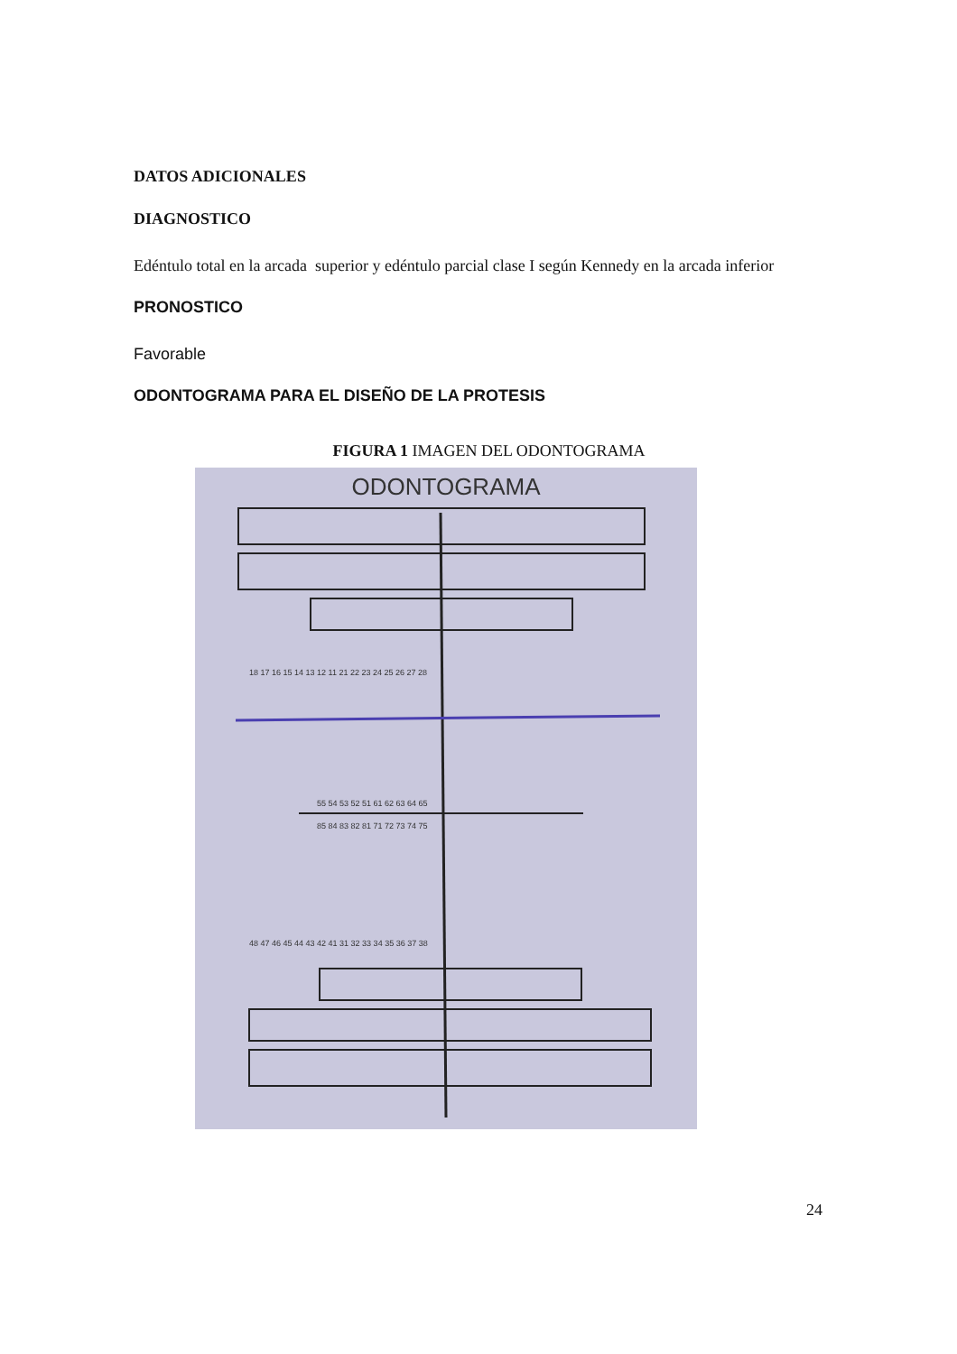DATOS ADICIONALES
DIAGNOSTICO
Edéntulo total en la arcada superior y edéntulo parcial clase I según Kennedy en la arcada inferior
PRONOSTICO
Favorable
ODONTOGRAMA PARA EL DISEÑO DE LA PROTESIS
FIGURA 1 IMAGEN DEL ODONTOGRAMA
ODONTOGRAMA
18 17 16 15 14 13 12 11 21 22 23 24 25 26 27 28
55 54 53 52 51 61 62 63 64 65
85 84 83 82 81 71 72 73 74 75
48 47 46 45 44 43 42 41 31 32 33 34 35 36 37 38
24